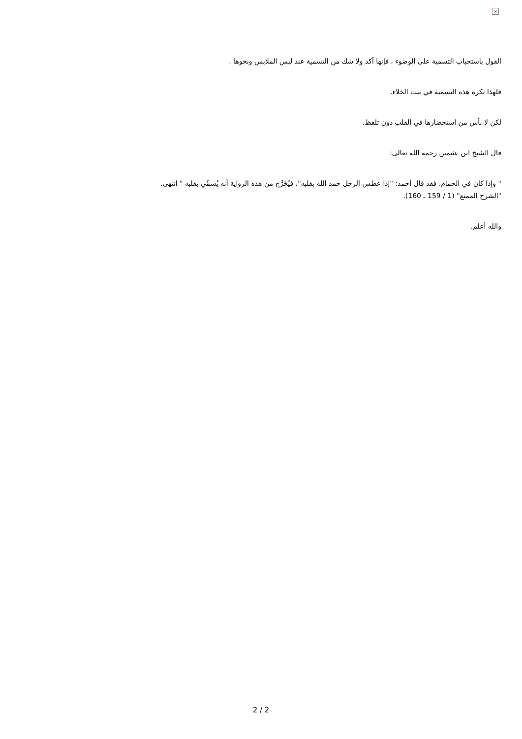×
القول باستحباب التسمية على الوضوء ، فإنها آكد ولا شك من التسمية عند لبس الملابس ونحوها .
فلهذا تكره هذه التسمية في بيت الخلاء.
لكن لا بأس من استحضارها في القلب دون تلفظ.
قال الشيخ ابن عثيمين رحمه الله تعالى:
" وإذا كان في الحمام، فقد قال أحمد: "إذا عطس الرجل حمد الله بقلبه"، فيُخَرَّج من هذه الرواية أنه يُسمِّي بقلبه " انتهى.
"الشرح الممتع" (1 / 159 ـ 160).
والله أعلم.
2 / 2